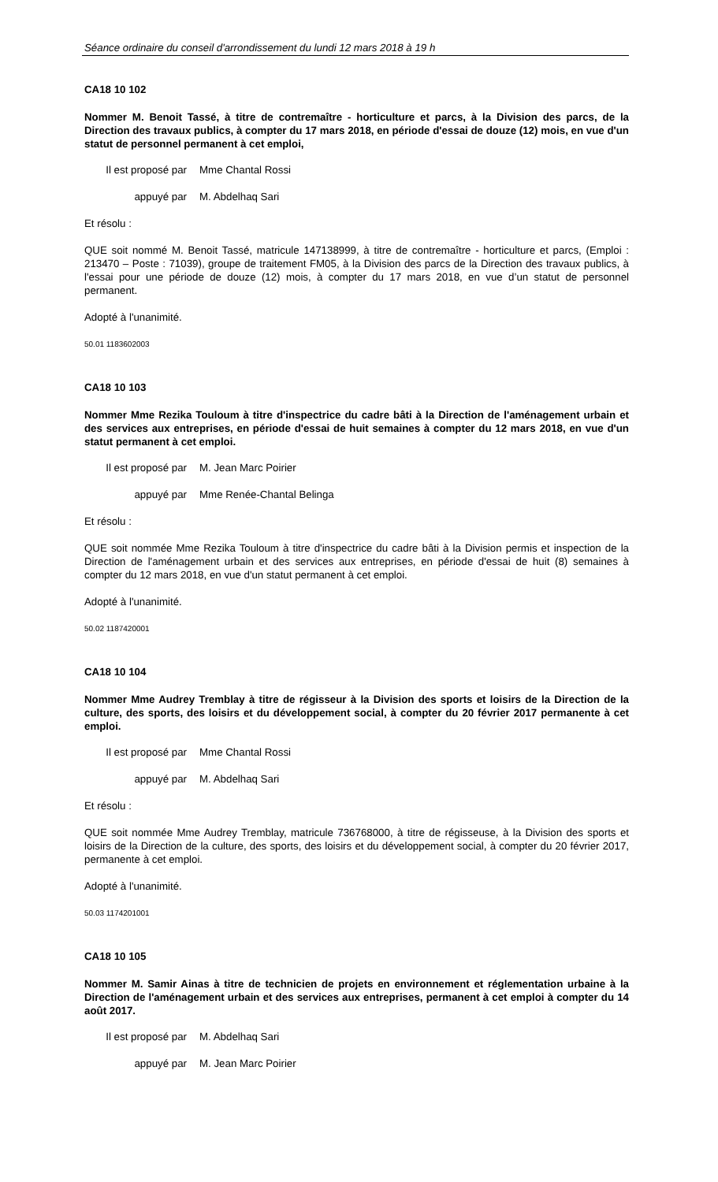Séance ordinaire du conseil d'arrondissement du lundi 12 mars 2018 à 19 h
CA18 10 102
Nommer M. Benoit Tassé, à titre de contremaître - horticulture et parcs, à la Division des parcs, de la Direction des travaux publics, à compter du 17 mars 2018, en période d'essai de douze (12) mois, en vue d'un statut de personnel permanent à cet emploi,
Il est proposé par Mme Chantal Rossi
appuyé par M. Abdelhaq Sari
Et résolu :
QUE soit nommé M. Benoit Tassé, matricule 147138999, à titre de contremaître - horticulture et parcs, (Emploi : 213470 – Poste : 71039), groupe de traitement FM05, à la Division des parcs de la Direction des travaux publics, à l'essai pour une période de douze (12) mois, à compter du 17 mars 2018, en vue d’un statut de personnel permanent.
Adopté à l'unanimité.
50.01 1183602003
CA18 10 103
Nommer Mme Rezika Touloum à titre d'inspectrice du cadre bâti à la Direction de l'aménagement urbain et des services aux entreprises, en période d'essai de huit semaines à compter du 12 mars 2018, en vue d'un statut permanent à cet emploi.
Il est proposé par M. Jean Marc Poirier
appuyé par Mme Renée-Chantal Belinga
Et résolu :
QUE soit nommée Mme Rezika Touloum à titre d'inspectrice du cadre bâti à la Division permis et inspection de la Direction de l'aménagement urbain et des services aux entreprises, en période d'essai de huit (8) semaines à compter du 12 mars 2018, en vue d'un statut permanent à cet emploi.
Adopté à l'unanimité.
50.02 1187420001
CA18 10 104
Nommer Mme Audrey Tremblay à titre de régisseur à la Division des sports et loisirs de la Direction de la culture, des sports, des loisirs et du développement social, à compter du 20 février 2017 permanente à cet emploi.
Il est proposé par Mme Chantal Rossi
appuyé par M. Abdelhaq Sari
Et résolu :
QUE soit nommée Mme Audrey Tremblay, matricule 736768000, à titre de régisseuse, à la Division des sports et loisirs de la Direction de la culture, des sports, des loisirs et du développement social, à compter du 20 février 2017, permanente à cet emploi.
Adopté à l'unanimité.
50.03 1174201001
CA18 10 105
Nommer M. Samir Ainas à titre de technicien de projets en environnement et réglementation urbaine à la Direction de l'aménagement urbain et des services aux entreprises, permanent à cet emploi à compter du 14 août 2017.
Il est proposé par M. Abdelhaq Sari
appuyé par M. Jean Marc Poirier